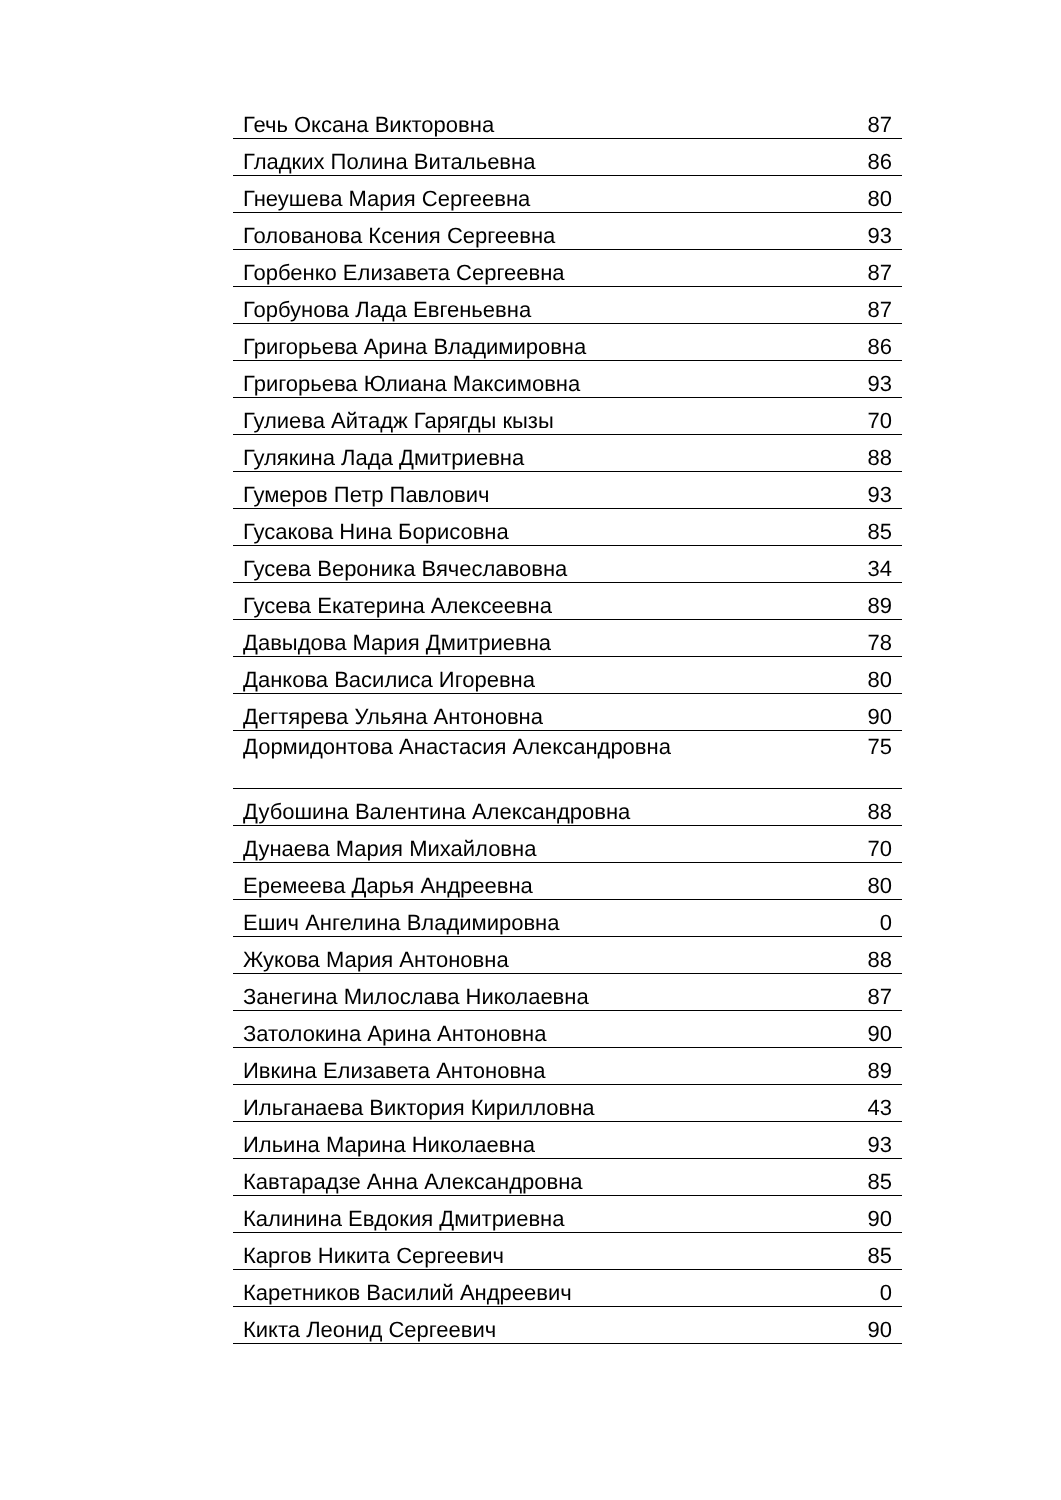| Гечь Оксана Викторовна | 87 |
| Гладких Полина Витальевна | 86 |
| Гнеушева Мария Сергеевна | 80 |
| Голованова Ксения Сергеевна | 93 |
| Горбенко Елизавета Сергеевна | 87 |
| Горбунова Лада Евгеньевна | 87 |
| Григорьева Арина Владимировна | 86 |
| Григорьева Юлиана Максимовна | 93 |
| Гулиева Айтадж Гарягды кызы | 70 |
| Гулякина Лада Дмитриевна | 88 |
| Гумеров Петр Павлович | 93 |
| Гусакова Нина Борисовна | 85 |
| Гусева Вероника Вячеславовна | 34 |
| Гусева Екатерина Алексеевна | 89 |
| Давыдова Мария Дмитриевна | 78 |
| Данкова Василиса Игоревна | 80 |
| Дегтярева Ульяна Антоновна | 90 |
| Дормидонтова Анастасия Александровна | 75 |
| Дубошина Валентина Александровна | 88 |
| Дунаева Мария Михайловна | 70 |
| Еремеева Дарья Андреевна | 80 |
| Ешич Ангелина Владимировна | 0 |
| Жукова Мария Антоновна | 88 |
| Занегина Милослава Николаевна | 87 |
| Затолокина Арина Антоновна | 90 |
| Ивкина Елизавета Антоновна | 89 |
| Ильганаева Виктория Кирилловна | 43 |
| Ильина Марина Николаевна | 93 |
| Кавтарадзе Анна Александровна | 85 |
| Калинина Евдокия Дмитриевна | 90 |
| Каргов Никита Сергеевич | 85 |
| Каретников Василий Андреевич | 0 |
| Кикта Леонид Сергеевич | 90 |